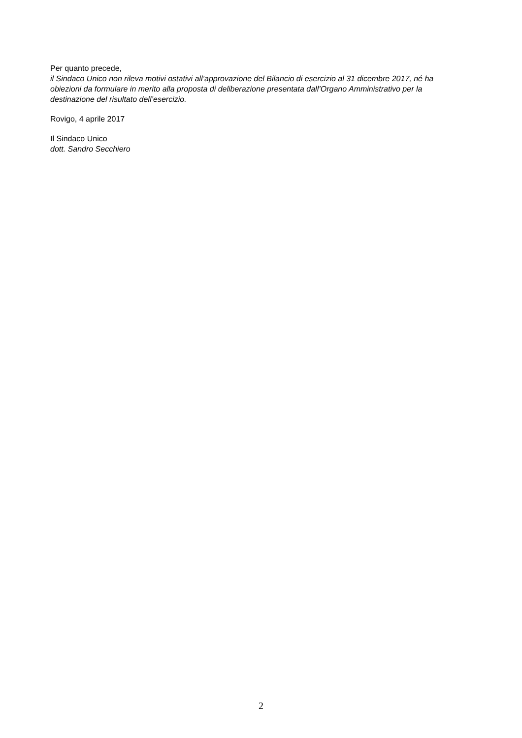Per quanto precede,
il Sindaco Unico non rileva motivi ostativi all’approvazione del Bilancio di esercizio al 31 dicembre 2017, né ha obiezioni da formulare in merito alla proposta di deliberazione presentata dall’Organo Amministrativo per la destinazione del risultato dell’esercizio.
Rovigo, 4 aprile 2017
Il Sindaco Unico
dott. Sandro Secchiero
2